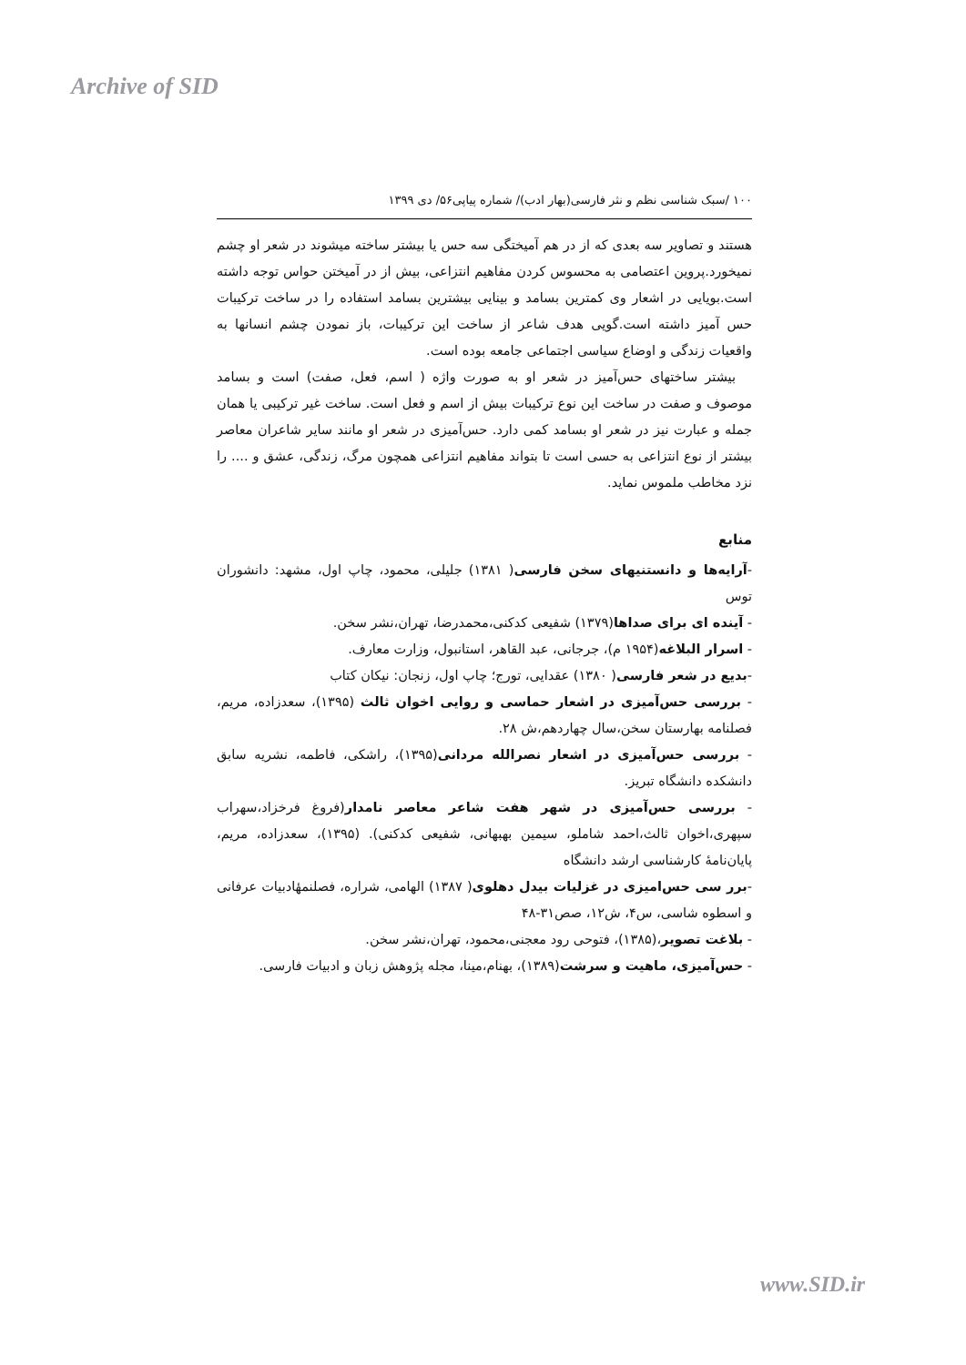Archive of SID
۱۰۰ /سبک شناسی نظم و نثر فارسی(بهار ادب)/ شماره پیاپی۵۶/ دی ۱۳۹۹
هستند و تصاویر سه بعدی که از در هم آمیختگی سه حس یا بیشتر ساخته میشوند در شعر او چشم نمیخورد.پروین اعتصامی به محسوس کردن مفاهیم انتزاعی، بیش از در آمیختن حواس توجه داشته است.بویایی در اشعار وی کمترین بسامد و بینایی بیشترین بسامد استفاده را در ساخت ترکیبات حس آمیز داشته است.گویی هدف شاعر از ساخت این ترکیبات، باز نمودن چشم انسانها به واقعیات زندگی و اوضاع سیاسی اجتماعی جامعه بوده است.
بیشتر ساختهای حس‌آمیز در شعر او به صورت واژه ( اسم، فعل، صفت) است و بسامد موصوف و صفت در ساخت این نوع ترکیبات بیش از اسم و فعل است. ساخت غیر ترکیبی یا همان جمله و عبارت نیز در شعر او بسامد کمی دارد. حس‌آمیزی در شعر او مانند سایر شاعران معاصر بیشتر از نوع انتزاعی به حسی است تا بتواند مفاهیم انتزاعی همچون مرگ، زندگی، عشق و .... را نزد مخاطب ملموس نماید.
منابع
-آرایه‌ها و دانستنیهای سخن فارسی( ۱۳۸۱) جلیلی، محمود، چاپ اول، مشهد: دانشوران توس
- آینده ای برای صداها(۱۳۷۹) شفیعی کدکنی،محمدرضا، تهران،نشر سخن.
- اسرار البلاغه(۱۹۵۴ م)، جرجانی، عبد القاهر، استانبول، وزارت معارف.
-بدیع در شعر فارسی( ۱۳۸۰) عقدایی، تورج؛ چاپ اول، زنجان: نیکان کتاب
- بررسی حس‌آمیزی در اشعار حماسی و روایی اخوان ثالث (۱۳۹۵)، سعدزاده، مریم، فصلنامه بهارستان سخن،سال چهاردهم،ش ۲۸.
- بررسی حس‌آمیزی در اشعار نصرالله مردانی(۱۳۹۵)، راشکی، فاطمه، نشریه سابق دانشکده دانشگاه تبریز.
- بررسی حس‌آمیزی در شهر هفت شاعر معاصر نامدار(فروغ فرخزاد،سهراب سپهری،اخوان ثالث،احمد شاملو، سیمین بهبهانی، شفیعی کدکنی). (۱۳۹۵)، سعدزاده، مریم، پایان‌نامهٔ کارشناسی ارشد دانشگاه
-برر سی حس‌امیزی در غزلیات بیدل دهلوی( ۱۳۸۷) الهامی، شراره، فصلنمهٔادبیات عرفانی و اسطوه شاسی، س۴، ش۱۲، صص۳۱-۴۸
- بلاغت تصویر،(۱۳۸۵)، فتوحی رود معجنی،محمود، تهران،نشر سخن.
- حس‌آمیزی، ماهیت و سرشت(۱۳۸۹)، بهنام،مینا، مجله پژوهش زبان و ادبیات فارسی.
www.SID.ir